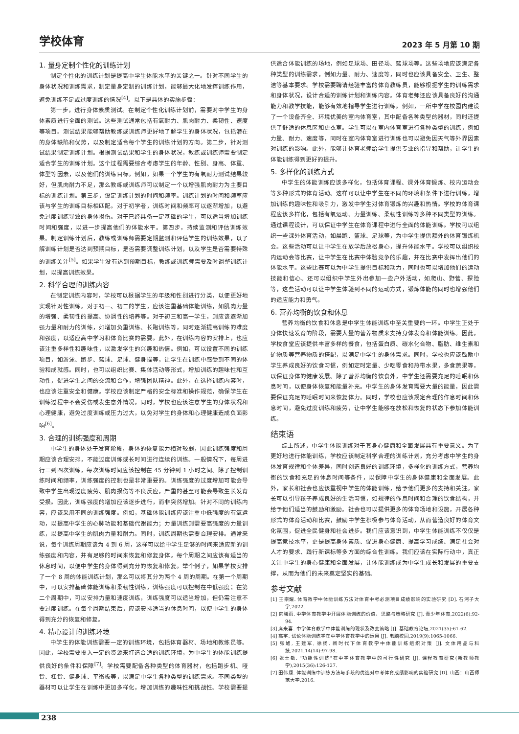学校体育 2023 年 5 月第 10 期
1. 量身定制个性化的训练计划
制定个性化的训练计划是提高中学生体能水平的关键之一。针对不同学生的身体状况和训练需求，制定量身定制的训练计划，能够最大化地发挥训练作用，避免训练不足或过度训练的情况<sup>[4]</sup>。以下是具体的实施步骤：
第一步，进行身体素质测试。在制定个性化训练计划前，需要对中学生的身体素质进行全面的测试。这些测试通常包括有氧耐力、肌肉耐力、柔韧性、速度等项目。测试结果能够帮助教练或训练师更好地了解学生的身体状况，包括潜在的身体缺陷和优势，以及制定适合每个学生的训练计划的方向。第二步，针对测试结果制定训练计划。根据测试结果和学生的身体状况，教练或训练师需要制定适合学生的训练计划。这个过程需要综合考虑学生的年龄、性别、身高、体重、体型等因素，以及他们的训练目标。例如，如果一个学生的有氧耐力测试结果较好，但肌肉耐力不足，那么教练或训练师可以制定一个以增强肌肉耐力为主要目标的训练计划。第三步，设定训练计划的时间和频率。训练计划的时间和频率应该与学生的训练目标相匹配。对于初学者，训练时间和频率可以逐渐增加，以避免过度训练导致的身体损伤。对于已经具备一定基础的学生，可以适当增加训练时间和强度，以进一步提高他们的体能水平。第四步，持续监测和评估训练效果。制定训练计划后，教练或训练师需要定期监测和评估学生的训练效果，以了解训练计划是否达到预期目标，是否需要调整训练计划，以及学生是否需要特殊的训练关注<sup>[5]</sup>。如果学生没有达到预期目标，教练或训练师需要及时调整训练计划，以提高训练效果。
2. 科学合理的训练内容
在制定训练内容时，学校可以根据学生的年级和性别进行分类，以便更好地实现针对性训练。对于初一、初二的学生，应该注重基础体能训练，如肌肉力量的增强、柔韧性的提高、协调性的培养等。对于初三和高一学生，则应该逐渐加强力量和耐力的训练，如增加负重训练、长跑训练等，同时逐渐提高训练的难度和强度，以适应高中学习和体育比赛的需要。此外，在训练内容的安排上，也应该注重多样性和趣味性，以激发学生的兴趣和热情。例如，可以设置不同的训练项目，如游泳、跑步、篮球、足球、健身操等，让学生在训练中感受到不同的体验和成就感。同时，也可以组织比赛、集体活动等形式，增加训练的趣味性和互动性，促进学生之间的交流和合作，增强团队精神。此外，在选择训练内容时，也应该注重安全和健康。学校应该制定严格的安全标准和操作规范，确保学生在训练过程中不会受伤或发生意外情况，同时，学校也应该注意学生的身体状况和心理健康，避免过度训练或压力过大，以免对学生的身体和心理健康造成负面影响<sup>[6]</sup>。
3. 合理的训练强度和周期
中学生的身体处于发育阶段，身体的恢复能力相对较弱，因此训练强度和周期应该合理安排，不能过度训练或长时间进行连续的训练。一般情况下，每周进行三到四次训练，每次训练时间应该控制在 45 分钟到 1 小时之间。除了控制训练时间和频率，训练强度的控制也是非常重要的。训练强度的过度增加可能会导致中学生出现过度疲劳、肌肉损伤等不良反应，严重的甚至可能会导致生长发育受损。因此，训练强度的增加应该逐步进行，而非突然增加。针对不同的训练内容，应该采用不同的训练强度。例如，基础体能训练应该注重中低强度的有氧运动，以提高中学生的心肺功能和基础代谢能力；力量训练则需要高强度的力量训练，以提高中学生的肌肉力量和耐力。同时，训练周期也需要合理安排。通常来说，每个训练周期应该为 4 到 6 周，这样可以给中学生足够的时间来适应新的训练强度和内容，并有足够的时间来恢复和修复身体。每个周期之间应该有适当的休息时间，以便中学生的身体得到充分的恢复和修复。举个例子，如果学校安排了一个 8 周的体能训练计划，那么可以将其分为两个 4 周的周期。在第一个周期中，可以安排基础体能训练和柔韧性训练，训练强度可以控制在中低强度；在第二个周期中，可以安排力量和速度训练，训练强度可以适当增加，但仍需注意不要过度训练。在每个周期结束后，应该安排适当的休息时间，以便中学生的身体得到充分的恢复和修复。
4. 精心设计的训练环境
中学生的体能训练需要一定的训练环境，包括体育器材、场地和教练员等。因此，学校需要投入一定的资源来打造合适的训练环境，为中学生的体能训练提供良好的条件和保障<sup>[7]</sup>。学校需要配备各种类型的体育器材，包括跑步机、哑铃、杠铃、健身球、平衡板等，以满足中学生各种类型的训练需求。不同类型的器材可以让学生在训练中更加多样化，增加训练的趣味性和挑战性。学校需要提供适合体能训练的场地，例如足球场、田径场、篮球场等。这些场地应该满足各种类型的训练需求，例如力量、耐力、速度等，同时也应该具备安全、卫生、整洁等基本要求。学校需要聘请经验丰富的体育教练员，能够根据学生的训练需求和身体状况，设计合适的训练计划和训练内容。体育老师还应该具备良好的沟通能力和教学技能，能够有效地指导学生进行训练。例如，一所中学在校园内建设了一个设备齐全、环境优美的室内体育室，其中配备各种类型的器材，同时还提供了舒适的休息区和更衣室。学生可以在室内体育室进行各种类型的训练，例如力量、耐力、速度等，同时在室内体育室进行训练也可以避免因天气等外界因素对训练的影响。此外，能够让体育老师给学生提供专业的指导和帮助，让学生的体能训练得到更好的提升。
5. 多样化的训练方式
中学生的体能训练应该多样化，包括体育课程、课外体育锻炼、校内运动会等多种形式的体育活动。这样可以让中学生在不同的环境和条件下进行训练，增加训练的趣味性和吸引力，激发中学生对体育锻炼的兴趣和热情。学校的体育课程应该多样化，包括有氧运动、力量训练、柔韧性训练等多种不同类型的训练。通过课程设计，可以保证中学生在体育课程中进行全面的体能训练。学校可以组织一些课外体育活动，如晨跑、篮球、足球等，为中学生提供额外的体育锻炼机会。这些活动可以让中学生在放学后放松身心，提升体能水平。学校可以组织校内运动会等比赛，让中学生在比赛中体验竞争的乐趣，并在比赛中发挥出他们的体能水平。这些比赛可以为中学生提供目标和动力，同时也可以增加他们的运动技能和信心。还可以组织中学生外出参加一些户外活动，如爬山、野营、探险等，这些活动可以让中学生体验到不同的运动方式，锻炼体能的同时也增强他们的适应能力和勇气。
6. 营养均衡的饮食和休息
营养均衡的饮食和休息是中学生体能训练中至关重要的一环。中学生正处于身体快速发育的阶段，需要大量的营养物质来支持身体发育和体能训练。因此，学校食堂应该提供丰富多样的餐食，包括蛋白质、碳水化合物、脂肪、维生素和矿物质等营养物质的搭配，以满足中学生的身体需求。同时，学校也应该鼓励中学生养成良好的饮食习惯，例如定时定量、少吃零食和热带水果，多食蔬果等，以保证身体的健康发展。除了营养均衡的饮食外，中学生还需要充足的睡眠和休息时间，以便身体恢复和能量补充。中学生的身体发育需要大量的能量，因此需要保证充足的睡眠时间来恢复体力。同时，学校也应该规定合理的作息时间和休息时间，避免过度训练和疲劳，让中学生能够在放松和恢复的状态下参加体能训练。
结束语
综上所述，中学生体能训练对于其身心健康和全面发展具有重要意义。为了更好地进行体能训练，学校应该制定科学合理的训练计划，充分考虑中学生的身体发育规律和个体差异，同时创造良好的训练环境，多样化的训练方式，营养均衡的饮食和充足的休息时间等条件，以保障中学生的身体健康和全面发展。此外，家长和社会也应该重视中学生的体能训练，给予他们更多的支持和关注。家长可以引导孩子养成良好的生活习惯，如规律的作息时间和合理的饮食结构，并给予他们适当的鼓励和激励。社会也可以提供更多的体育场地和设施，开展各种形式的体育活动和比赛，鼓励中学生积极参与体育活动，从而营造良好的体育文化氛围，促进全民健身和社会进步。我们应该意识到，中学生体能训练不仅仅是提高竞技水平，更是提高身体素质、促进身心健康、提高学习成绩、满足社会对人才的要求、践行新课标等多方面的综合性训练。我们应该在实际行动中，真正关注中学生的身心健康和全面发展，让体能训练成为中学生成长和发展的重要支撑，从而为他们的未来奠定坚实的基础。
参考文献
[1] 王宗耀. 体育教学中体能训练方法对体育中考必测项目成绩影响的实验研究 [D]. 石河子大学,2022.
[2] 向曦雨. 中学体育教学中开展体能训练的价值、思路与策略研究 [J]. 青少年体育,2022(6):92-94.
[3] 席来喜. 中学体育教学中体能训练的现状及改变策略 [J]. 基础教育论坛,2021(35):61-62.
[4] 高宇. 试论体能训练学在中学体育教学中的运用 [J]. 电脑校园,2019(9):1065-1066.
[5] 张旭, 王建军, 徐扬. 新时代下体育教学中体能训练组织对策 [J]. 文体用品与科技,2021,14(14):97-98.
[6] 张士敏. "功能性训练"在中学体育教学中的可行性研究 [J]. 课程教育研究(新教师教学),2015(36):126-127.
[7] 田伟康. 体能训练中训练方法与手段的优选对中考体育成绩影响的实验研究 [D]. 山西：山西师范大学,2016.
238